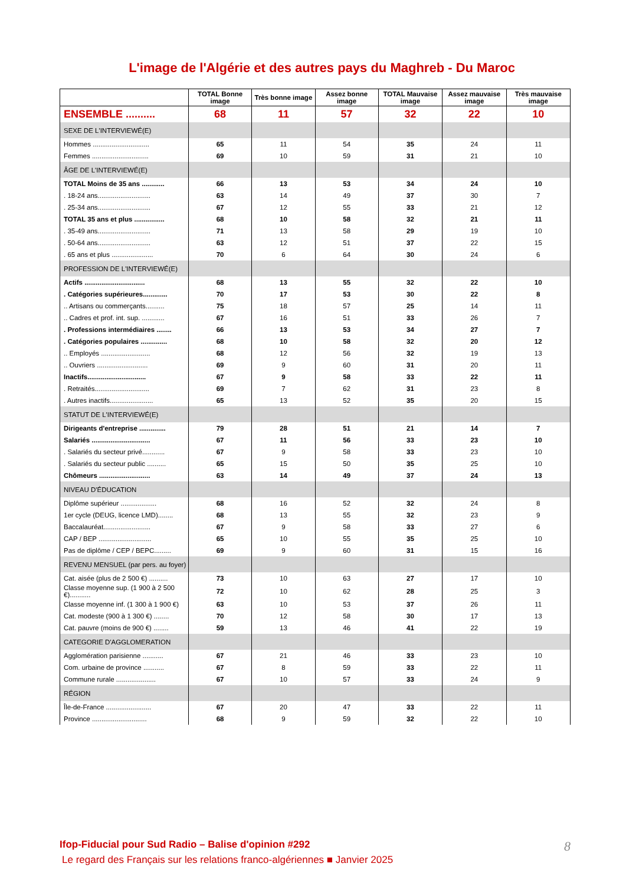L'image de l'Algérie et des autres pays du Maghreb - Du Maroc
| | TOTAL Bonne image | Très bonne image | Assez bonne image | TOTAL Mauvaise image | Assez mauvaise image | Très mauvaise image |
| --- | --- | --- | --- | --- | --- | --- |
| ENSEMBLE .......... | 68 | 11 | 57 | 32 | 22 | 10 |
| SEXE DE L'INTERVIEWÉ(E) | | | | | | |
| Hommes .............................. | 65 | 11 | 54 | 35 | 24 | 11 |
| Femmes .............................. | 69 | 10 | 59 | 31 | 21 | 10 |
| ÂGE DE L'INTERVIEWÉ(E) | | | | | | |
| TOTAL Moins de 35 ans ............ | 66 | 13 | 53 | 34 | 24 | 10 |
| . 18-24 ans............................ | 63 | 14 | 49 | 37 | 30 | 7 |
| . 25-34 ans............................ | 67 | 12 | 55 | 33 | 21 | 12 |
| TOTAL 35 ans et plus ................ | 68 | 10 | 58 | 32 | 21 | 11 |
| . 35-49 ans............................ | 71 | 13 | 58 | 29 | 19 | 10 |
| . 50-64 ans............................ | 63 | 12 | 51 | 37 | 22 | 15 |
| . 65 ans et plus ...................... | 70 | 6 | 64 | 30 | 24 | 6 |
| PROFESSION DE L'INTERVIEWÉ(E) | | | | | | |
| Actifs ................................ | 68 | 13 | 55 | 32 | 22 | 10 |
| . Catégories supérieures............. | 70 | 17 | 53 | 30 | 22 | 8 |
| .. Artisans ou commerçants.......... | 75 | 18 | 57 | 25 | 14 | 11 |
| .. Cadres et prof. int. sup. ............ | 67 | 16 | 51 | 33 | 26 | 7 |
| . Professions intermédiaires ........ | 66 | 13 | 53 | 34 | 27 | 7 |
| . Catégories populaires .............. | 68 | 10 | 58 | 32 | 20 | 12 |
| .. Employés .......................... | 68 | 12 | 56 | 32 | 19 | 13 |
| .. Ouvriers ........................... | 69 | 9 | 60 | 31 | 20 | 11 |
| Inactifs............................... | 67 | 9 | 58 | 33 | 22 | 11 |
| . Retraités............................. | 69 | 7 | 62 | 31 | 23 | 8 |
| . Autres inactifs....................... | 65 | 13 | 52 | 35 | 20 | 15 |
| STATUT DE L'INTERVIEWÉ(E) | | | | | | |
| Dirigeants d'entreprise .............. | 79 | 28 | 51 | 21 | 14 | 7 |
| Salariés ............................... | 67 | 11 | 56 | 33 | 23 | 10 |
| . Salariés du secteur privé............ | 67 | 9 | 58 | 33 | 23 | 10 |
| . Salariés du secteur public .......... | 65 | 15 | 50 | 35 | 25 | 10 |
| Chômeurs ........................... | 63 | 14 | 49 | 37 | 24 | 13 |
| NIVEAU D'ÉDUCATION | | | | | | |
| Diplôme supérieur ................... | 68 | 16 | 52 | 32 | 24 | 8 |
| 1er cycle (DEUG, licence LMD)........ | 68 | 13 | 55 | 32 | 23 | 9 |
| Baccalauréat......................... | 67 | 9 | 58 | 33 | 27 | 6 |
| CAP / BEP ............................ | 65 | 10 | 55 | 35 | 25 | 10 |
| Pas de diplôme / CEP / BEPC......... | 69 | 9 | 60 | 31 | 15 | 16 |
| REVENU MENSUEL (par pers. au foyer) | | | | | | |
| Cat. aisée (plus de 2 500 €) .......... | 73 | 10 | 63 | 27 | 17 | 10 |
| Classe moyenne sup. (1 900 à 2 500 €)........... | 72 | 10 | 62 | 28 | 25 | 3 |
| Classe moyenne inf. (1 300 à 1 900 €) | 63 | 10 | 53 | 37 | 26 | 11 |
| Cat. modeste (900 à 1 300 €) ........ | 70 | 12 | 58 | 30 | 17 | 13 |
| Cat. pauvre (moins de 900 €) ........ | 59 | 13 | 46 | 41 | 22 | 19 |
| CATEGORIE D'AGGLOMERATION | | | | | | |
| Agglomération parisienne ........... | 67 | 21 | 46 | 33 | 23 | 10 |
| Com. urbaine de province ........... | 67 | 8 | 59 | 33 | 22 | 11 |
| Commune rurale ..................... | 67 | 10 | 57 | 33 | 24 | 9 |
| RÉGION | | | | | | |
| Île-de-France ........................ | 67 | 20 | 47 | 33 | 22 | 11 |
| Province ............................. | 68 | 9 | 59 | 32 | 22 | 10 |
Ifop-Fiducial pour Sud Radio – Balise d'opinion #292
Le regard des Français sur les relations franco-algériennes ■ Janvier 2025
8